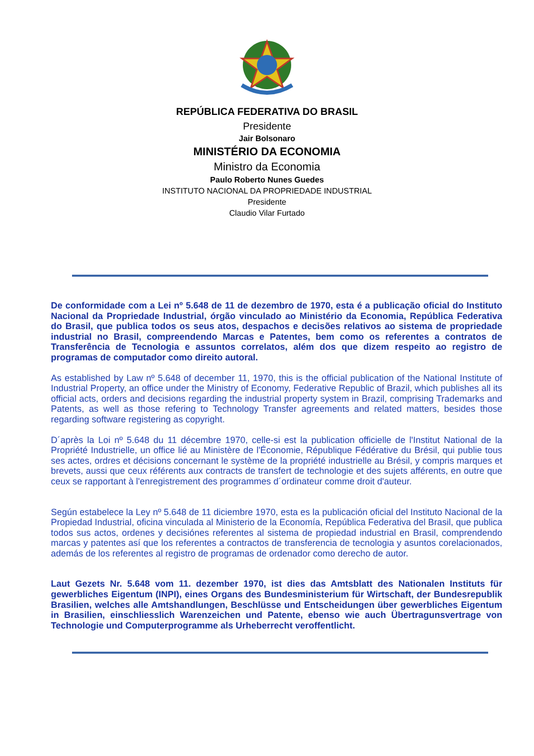REPÚBLICA FEDERATIVA DO BRASIL
Presidente
Jair Bolsonaro
MINISTÉRIO DA ECONOMIA
Ministro da Economia
Paulo Roberto Nunes Guedes
INSTITUTO NACIONAL DA PROPRIEDADE INDUSTRIAL
Presidente
Claudio Vilar Furtado
De conformidade com a Lei nº 5.648 de 11 de dezembro de 1970, esta é a publicação oficial do Instituto Nacional da Propriedade Industrial, órgão vinculado ao Ministério da Economia, República Federativa do Brasil, que publica todos os seus atos, despachos e decisões relativos ao sistema de propriedade industrial no Brasil, compreendendo Marcas e Patentes, bem como os referentes a contratos de Transferência de Tecnologia e assuntos correlatos, além dos que dizem respeito ao registro de programas de computador como direito autoral.
As established by Law nº 5.648 of december 11, 1970, this is the official publication of the National Institute of Industrial Property, an office under the Ministry of Economy, Federative Republic of Brazil, which publishes all its official acts, orders and decisions regarding the industrial property system in Brazil, comprising Trademarks and Patents, as well as those refering to Technology Transfer agreements and related matters, besides those regarding software registering as copyright.
D´après la Loi nº 5.648 du 11 décembre 1970, celle-si est la publication officielle de l'Institut National de la Propriété Industrielle, un office lié au Ministère de l'Économie, République Fédérative du Brésil, qui publie tous ses actes, ordres et décisions concernant le système de la propriété industrielle au Brésil, y compris marques et brevets, aussi que ceux référents aux contracts de transfert de technologie et des sujets afférents, en outre que ceux se rapportant à l'enregistrement des programmes d´ordinateur comme droit d'auteur.
Según estabelece la Ley nº 5.648 de 11 diciembre 1970, esta es la publicación oficial del Instituto Nacional de la Propiedad Industrial, oficina vinculada al Ministerio de la Economía, República Federativa del Brasil, que publica todos sus actos, ordenes y decisiónes referentes al sistema de propiedad industrial en Brasil, comprendendo marcas y patentes así que los referentes a contractos de transferencia de tecnologia y asuntos corelacionados, además de los referentes al registro de programas de ordenador como derecho de autor.
Laut Gezets Nr. 5.648 vom 11. dezember 1970, ist dies das Amtsblatt des Nationalen Instituts für gewerbliches Eigentum (INPI), eines Organs des Bundesministerium für Wirtschaft, der Bundesrepublik Brasilien, welches alle Amtshandlungen, Beschlüsse und Entscheidungen über gewerbliches Eigentum in Brasilien, einschliesslich Warenzeichen und Patente, ebenso wie auch Übertragunsvertrage von Technologie und Computerprogramme als Urheberrecht veroffentlicht.